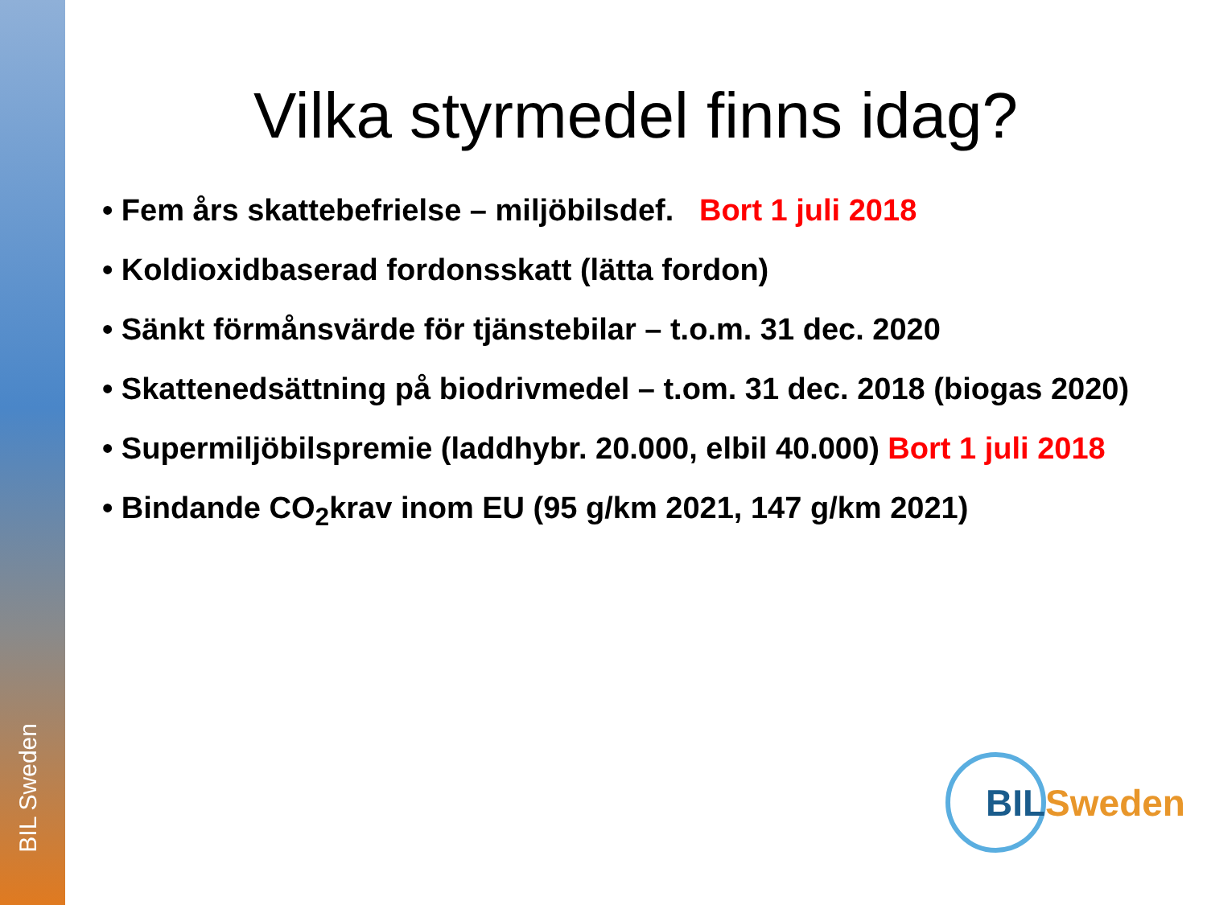BIL Sweden
Vilka styrmedel finns idag?
• Fem års skattebefrielse – miljöbilsdef. Bort 1 juli 2018
• Koldioxidbaserad fordonsskatt (lätta fordon)
• Sänkt förmånsvärde för tjänstebilar – t.o.m. 31 dec. 2020
• Skattenedsättning på biodrivmedel – t.om. 31 dec. 2018 (biogas 2020)
• Supermiljöbilspremie (laddhybr. 20.000, elbil 40.000) Bort 1 juli 2018
• Bindande CO<sub>2</sub>krav inom EU (95 g/km 2021, 147 g/km 2021)
BIL Sweden